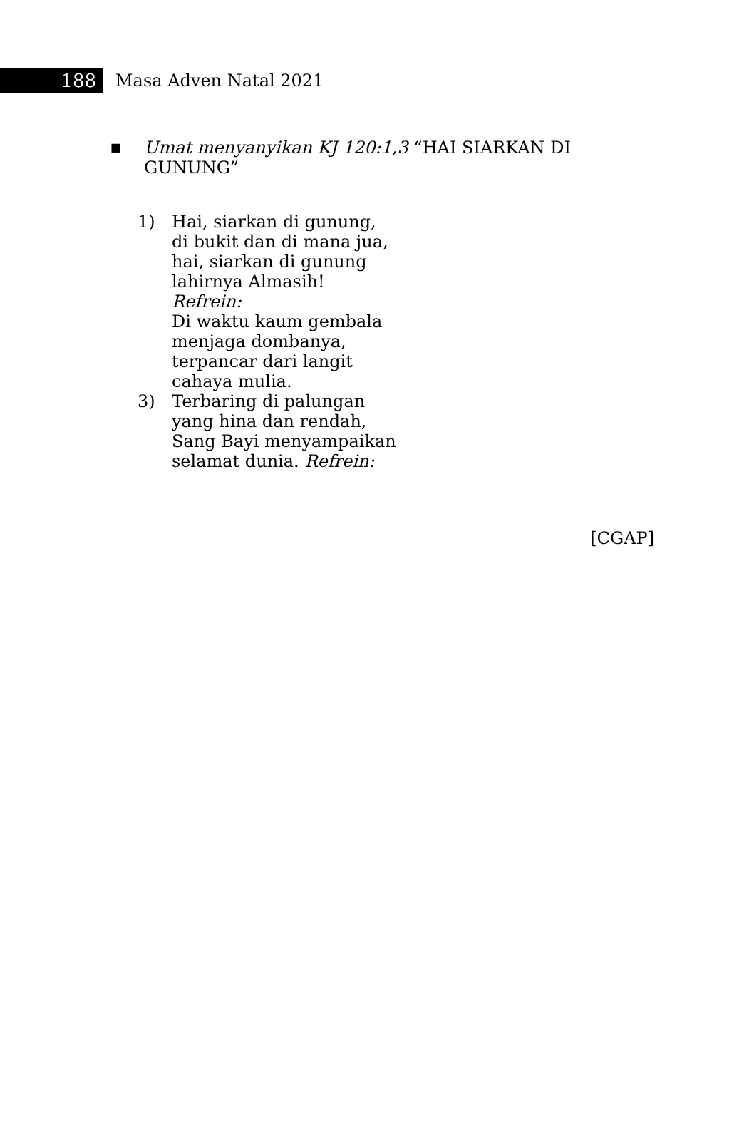188
Masa Adven Natal 2021
■
Umat menyanyikan KJ 120:1,3 “HAI SIARKAN DI
GUNUNG”
1) Hai, siarkan di gunung,
di bukit dan di mana jua,
hai, siarkan di gunung
lahirnya Almasih!
Refrein:
Di waktu kaum gembala
menjaga dombanya,
terpancar dari langit
cahaya mulia.
3) Terbaring di palungan
yang hina dan rendah,
Sang Bayi menyampaikan
selamat dunia. Refrein:
[CGAP]